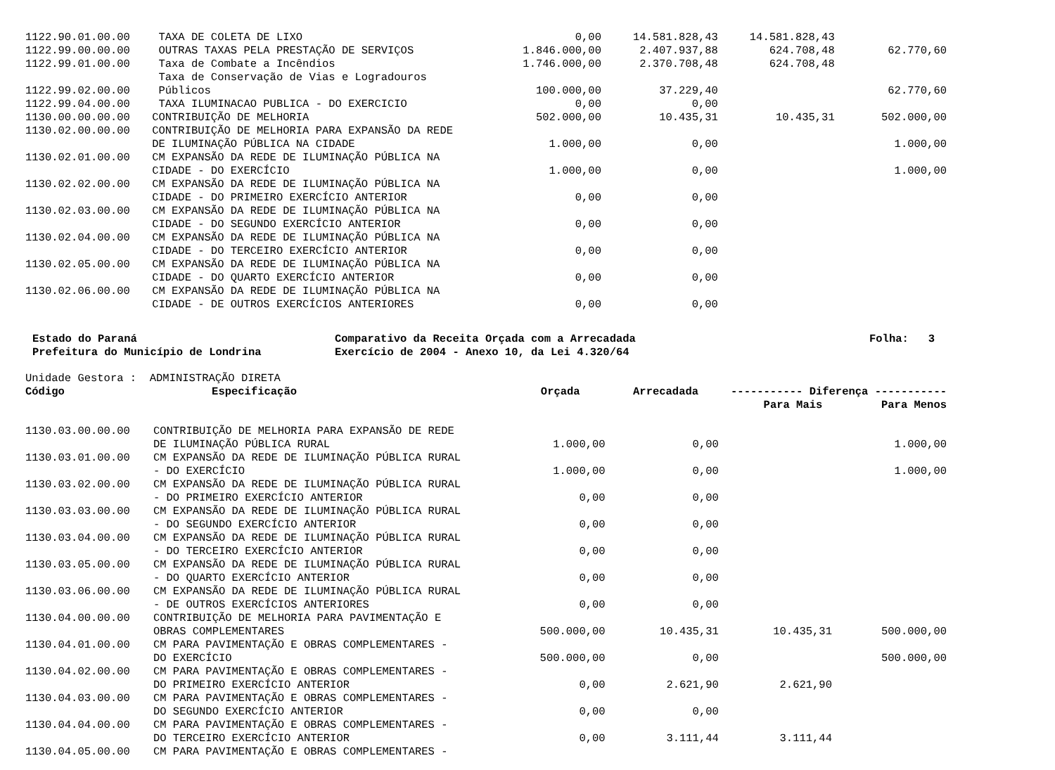| 1122.90.01.00.00 | TAXA DE COLETA DE LIXO | 0,00 | 14.581.828,43 | 14.581.828,43 | |
| 1122.99.00.00.00 | OUTRAS TAXAS PELA PRESTAÇÃO DE SERVIÇOS | 1.846.000,00 | 2.407.937,88 | 624.708,48 | 62.770,60 |
| 1122.99.01.00.00 | Taxa de Combate a Incêndios | 1.746.000,00 | 2.370.708,48 | 624.708,48 | |
| 1122.99.02.00.00 | Taxa de Conservação de Vias e Logradouros Públicos | 100.000,00 | 37.229,40 | | 62.770,60 |
| 1122.99.04.00.00 | TAXA ILUMINACAO PUBLICA - DO EXERCICIO | 0,00 | 0,00 | | |
| 1130.00.00.00.00 | CONTRIBUIÇÃO DE MELHORIA | 502.000,00 | 10.435,31 | 10.435,31 | 502.000,00 |
| 1130.02.00.00.00 | CONTRIBUIÇÃO DE MELHORIA PARA EXPANSÃO DA REDE DE ILUMINAÇÃO PÚBLICA NA CIDADE | 1.000,00 | 0,00 | | 1.000,00 |
| 1130.02.01.00.00 | CM EXPANSÃO DA REDE DE ILUMINAÇÃO PÚBLICA NA CIDADE - DO EXERCÍCIO | 1.000,00 | 0,00 | | 1.000,00 |
| 1130.02.02.00.00 | CM EXPANSÃO DA REDE DE ILUMINAÇÃO PÚBLICA NA CIDADE - DO PRIMEIRO EXERCÍCIO ANTERIOR | 0,00 | 0,00 | | |
| 1130.02.03.00.00 | CM EXPANSÃO DA REDE DE ILUMINAÇÃO PÚBLICA NA CIDADE - DO SEGUNDO EXERCÍCIO ANTERIOR | 0,00 | 0,00 | | |
| 1130.02.04.00.00 | CM EXPANSÃO DA REDE DE ILUMINAÇÃO PÚBLICA NA CIDADE - DO TERCEIRO EXERCÍCIO ANTERIOR | 0,00 | 0,00 | | |
| 1130.02.05.00.00 | CM EXPANSÃO DA REDE DE ILUMINAÇÃO PÚBLICA NA CIDADE - DO QUARTO EXERCÍCIO ANTERIOR | 0,00 | 0,00 | | |
| 1130.02.06.00.00 | CM EXPANSÃO DA REDE DE ILUMINAÇÃO PÚBLICA NA CIDADE - DE OUTROS EXERCÍCIOS ANTERIORES | 0,00 | 0,00 | | |
Estado do Paraná
Prefeitura do Município de Londrina
Comparativo da Receita Orçada com a Arrecadada
Exercício de 2004 - Anexo 10, da Lei 4.320/64
Folha: 3
Unidade Gestora : ADMINISTRAÇÃO DIRETA
| Código | Especificação | Orçada | Arrecadada | ----------- Diferença ----------- | |
| --- | --- | --- | --- | --- | --- |
| | | | | Para Mais | Para Menos |
| 1130.03.00.00.00 | CONTRIBUIÇÃO DE MELHORIA PARA EXPANSÃO DE REDE DE ILUMINAÇÃO PÚBLICA RURAL | 1.000,00 | 0,00 | | 1.000,00 |
| 1130.03.01.00.00 | CM EXPANSÃO DA REDE DE ILUMINAÇÃO PÚBLICA RURAL - DO EXERCÍCIO | 1.000,00 | 0,00 | | 1.000,00 |
| 1130.03.02.00.00 | CM EXPANSÃO DA REDE DE ILUMINAÇÃO PÚBLICA RURAL - DO PRIMEIRO EXERCÍCIO ANTERIOR | 0,00 | 0,00 | | |
| 1130.03.03.00.00 | CM EXPANSÃO DA REDE DE ILUMINAÇÃO PÚBLICA RURAL - DO SEGUNDO EXERCÍCIO ANTERIOR | 0,00 | 0,00 | | |
| 1130.03.04.00.00 | CM EXPANSÃO DA REDE DE ILUMINAÇÃO PÚBLICA RURAL - DO TERCEIRO EXERCÍCIO ANTERIOR | 0,00 | 0,00 | | |
| 1130.03.05.00.00 | CM EXPANSÃO DA REDE DE ILUMINAÇÃO PÚBLICA RURAL - DO QUARTO EXERCÍCIO ANTERIOR | 0,00 | 0,00 | | |
| 1130.03.06.00.00 | CM EXPANSÃO DA REDE DE ILUMINAÇÃO PÚBLICA RURAL - DE OUTROS EXERCÍCIOS ANTERIORES | 0,00 | 0,00 | | |
| 1130.04.00.00.00 | CONTRIBUIÇÃO DE MELHORIA PARA PAVIMENTAÇÃO E OBRAS COMPLEMENTARES | 500.000,00 | 10.435,31 | 10.435,31 | 500.000,00 |
| 1130.04.01.00.00 | CM PARA PAVIMENTAÇÃO E OBRAS COMPLEMENTARES - DO EXERCÍCIO | 500.000,00 | 0,00 | | 500.000,00 |
| 1130.04.02.00.00 | CM PARA PAVIMENTAÇÃO E OBRAS COMPLEMENTARES - DO PRIMEIRO EXERCÍCIO ANTERIOR | 0,00 | 2.621,90 | 2.621,90 | |
| 1130.04.03.00.00 | CM PARA PAVIMENTAÇÃO E OBRAS COMPLEMENTARES - DO SEGUNDO EXERCÍCIO ANTERIOR | 0,00 | 0,00 | | |
| 1130.04.04.00.00 | CM PARA PAVIMENTAÇÃO E OBRAS COMPLEMENTARES - DO TERCEIRO EXERCÍCIO ANTERIOR | 0,00 | 3.111,44 | 3.111,44 | |
| 1130.04.05.00.00 | CM PARA PAVIMENTAÇÃO E OBRAS COMPLEMENTARES - | | | | |